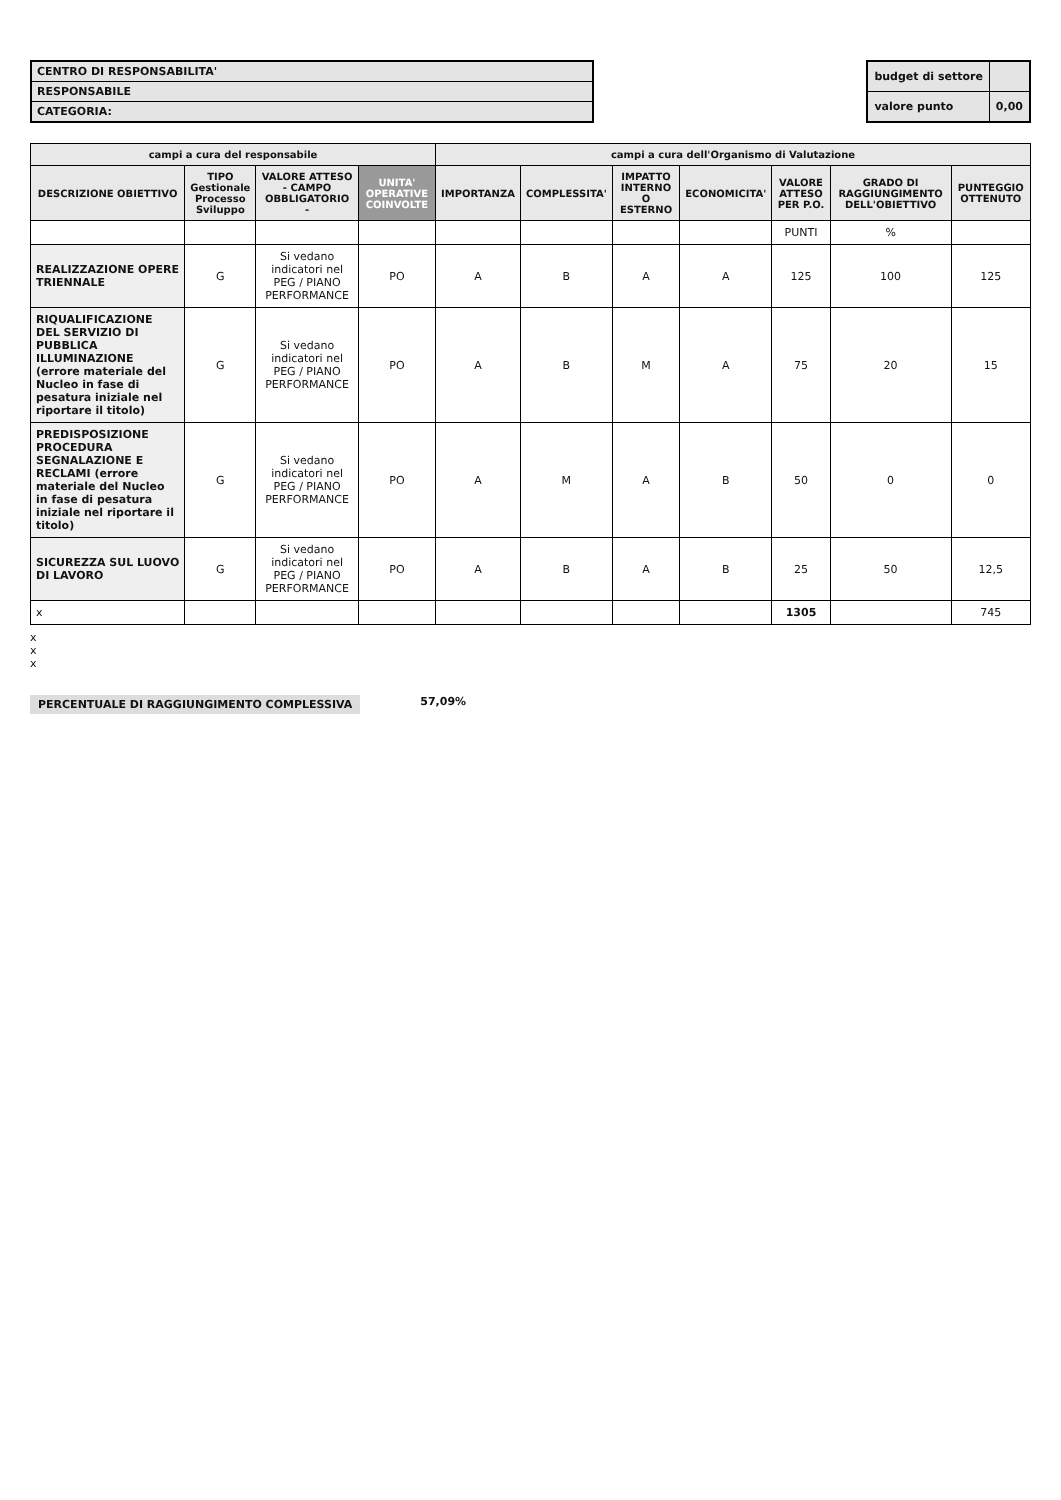CENTRO DI RESPONSABILITA'
RESPONSABILE
CATEGORIA:
| budget di settore | |
| valore punto | 0,00 |
| campi a cura del responsabile | | | | campi a cura dell'Organismo di Valutazione | | | | | | |
| --- | --- | --- | --- | --- | --- | --- | --- | --- | --- | --- |
| DESCRIZIONE OBIETTIVO | TIPO Gestionale Processo Sviluppo | VALORE ATTESO - CAMPO OBBLIGATORIO - | UNITA' OPERATIVE COINVOLTE | IMPORTANZA | COMPLESSITA' | IMPATTO INTERNO O ESTERNO | ECONOMICITA' | VALORE ATTESO PER P.O. | GRADO DI RAGGIUNGIMENTO DELL'OBIETTIVO | PUNTEGGIO OTTENUTO |
| | | | | | | | | PUNTI | % | |
| REALIZZAZIONE OPERE TRIENNALE | G | Si vedano indicatori nel PEG / PIANO PERFORMANCE | PO | A | B | A | A | 125 | 100 | 125 |
| RIQUALIFICAZIONE DEL SERVIZIO DI PUBBLICA ILLUMINAZIONE (errore materiale del Nucleo in fase di pesatura iniziale nel riportare il titolo) | G | Si vedano indicatori nel PEG / PIANO PERFORMANCE | PO | A | B | M | A | 75 | 20 | 15 |
| PREDISPOSIZIONE PROCEDURA SEGNALAZIONE E RECLAMI (errore materiale del Nucleo in fase di pesatura iniziale nel riportare il titolo) | G | Si vedano indicatori nel PEG / PIANO PERFORMANCE | PO | A | M | A | B | 50 | 0 | 0 |
| SICUREZZA SUL LUOVO DI LAVORO | G | Si vedano indicatori nel PEG / PIANO PERFORMANCE | PO | A | B | A | B | 25 | 50 | 12,5 |
| x | | | | | | | | 1305 | | 745 |
x
x
x
PERCENTUALE DI RAGGIUNGIMENTO COMPLESSIVA 57,09%